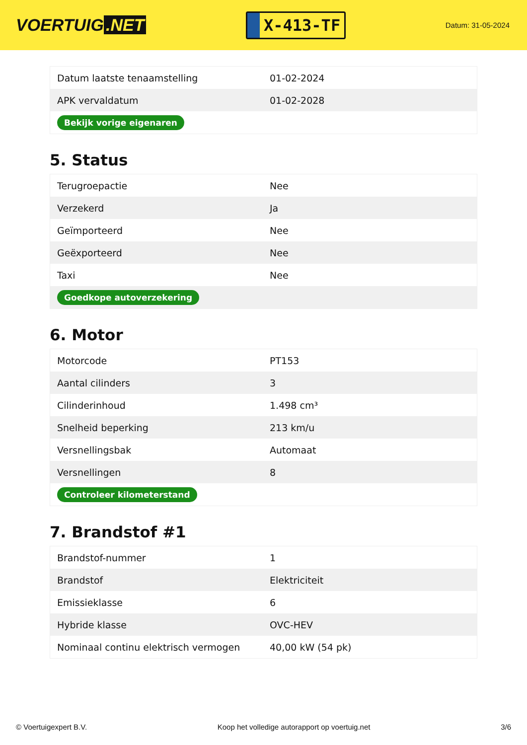VOERTUIG.NET
X-413-TF
Datum: 31-05-2024
| Datum laatste tenaamstelling | 01-02-2024 |
| APK vervaldatum | 01-02-2028 |
| Bekijk vorige eigenaren | |
5. Status
| Terugroepactie | Nee |
| Verzekerd | Ja |
| Geïmporteerd | Nee |
| Geëxporteerd | Nee |
| Taxi | Nee |
| Goedkope autoverzekering | |
6. Motor
| Motorcode | PT153 |
| Aantal cilinders | 3 |
| Cilinderinhoud | 1.498 cm³ |
| Snelheid beperking | 213 km/u |
| Versnellingsbak | Automaat |
| Versnellingen | 8 |
| Controleer kilometerstand | |
7. Brandstof #1
| Brandstof-nummer | 1 |
| Brandstof | Elektriciteit |
| Emissieklasse | 6 |
| Hybride klasse | OVC-HEV |
| Nominaal continu elektrisch vermogen | 40,00 kW (54 pk) |
© Voertuigexpert B.V. Koop het volledige autorapport op voertuig.net 3/6